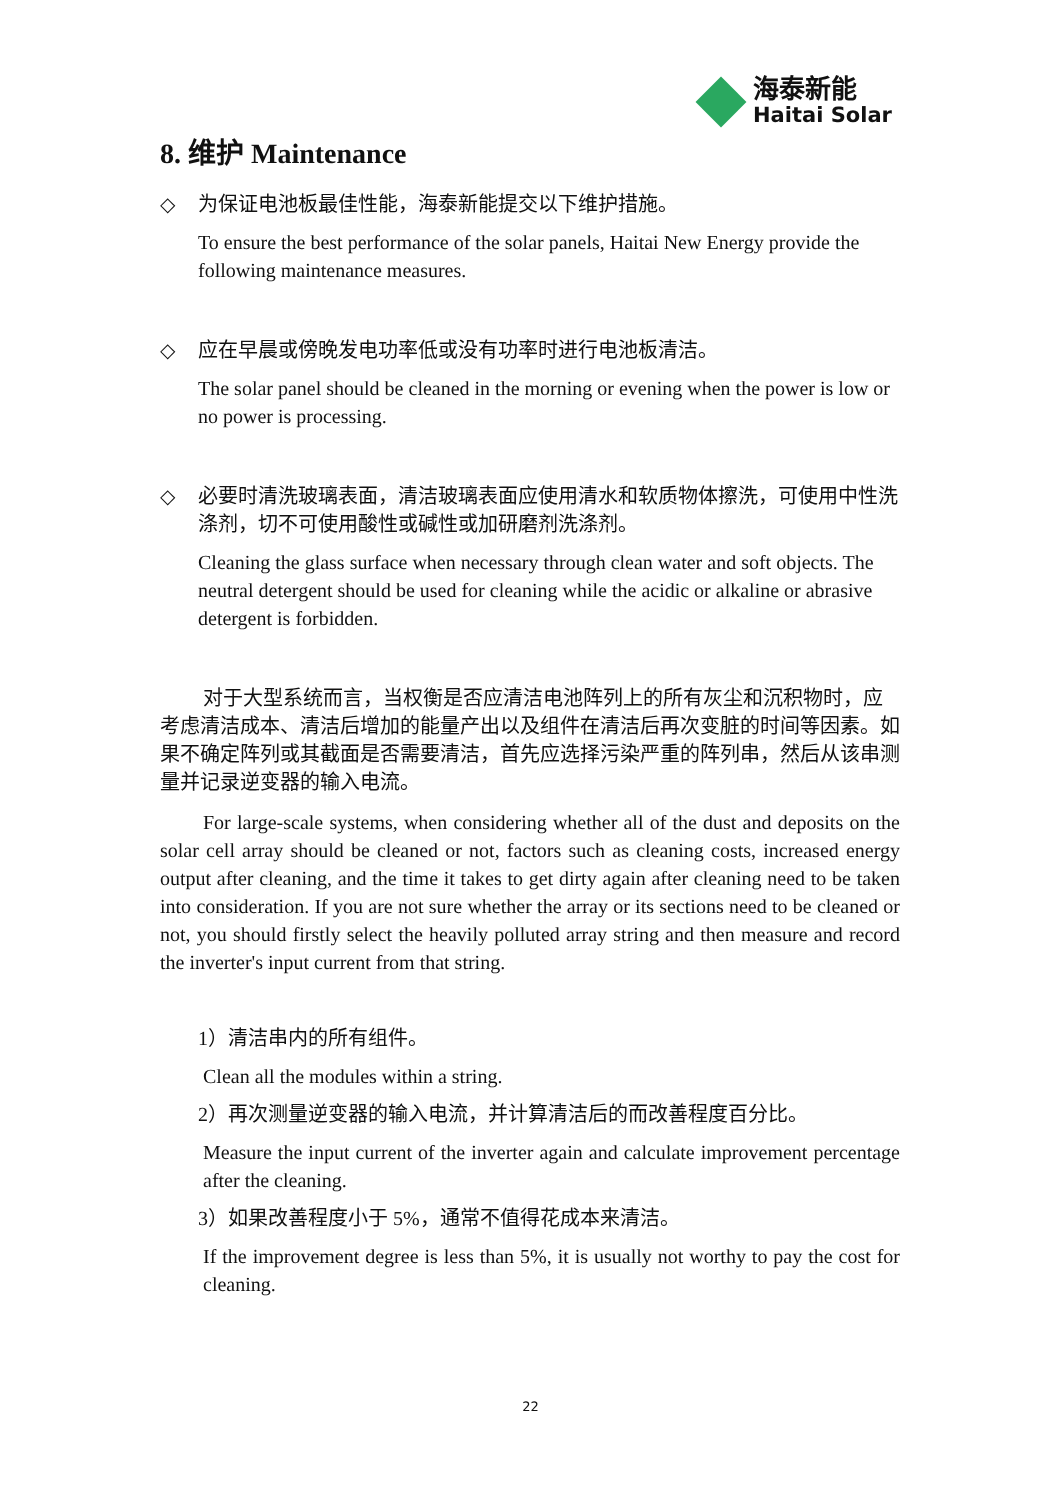海泰新能
Haitai Solar
8. 维护 Maintenance
◇ 为保证电池板最佳性能，海泰新能提交以下维护措施。
To ensure the best performance of the solar panels, Haitai New Energy provide the following maintenance measures.
◇ 应在早晨或傍晚发电功率低或没有功率时进行电池板清洁。
The solar panel should be cleaned in the morning or evening when the power is low or no power is processing.
◇ 必要时清洗玻璃表面，清洁玻璃表面应使用清水和软质物体擦洗，可使用中性洗涤剂，切不可使用酸性或碱性或加研磨剂洗涤剂。
Cleaning the glass surface when necessary through clean water and soft objects. The neutral detergent should be used for cleaning while the acidic or alkaline or abrasive detergent is forbidden.
对于大型系统而言，当权衡是否应清洁电池阵列上的所有灰尘和沉积物时，应考虑清洁成本、清洁后增加的能量产出以及组件在清洁后再次变脏的时间等因素。如果不确定阵列或其截面是否需要清洁，首先应选择污染严重的阵列串，然后从该串测量并记录逆变器的输入电流。
For large-scale systems, when considering whether all of the dust and deposits on the solar cell array should be cleaned or not, factors such as cleaning costs, increased energy output after cleaning, and the time it takes to get dirty again after cleaning need to be taken into consideration. If you are not sure whether the array or its sections need to be cleaned or not, you should firstly select the heavily polluted array string and then measure and record the inverter's input current from that string.
1）清洁串内的所有组件。
Clean all the modules within a string.
2）再次测量逆变器的输入电流，并计算清洁后的而改善程度百分比。
Measure the input current of the inverter again and calculate improvement percentage after the cleaning.
3）如果改善程度小于 5%，通常不值得花成本来清洁。
If the improvement degree is less than 5%, it is usually not worthy to pay the cost for cleaning.
22